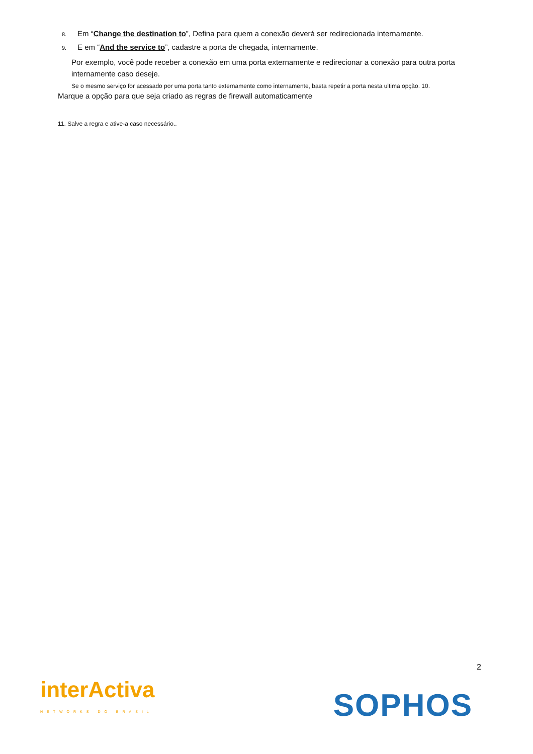8. Em “Change the destination to”, Defina para quem a conexão deverá ser redirecionada internamente.
9. E em “And the service to”, cadastre a porta de chegada, internamente.
Por exemplo, você pode receber a conexão em uma porta externamente e redirecionar a conexão para outra porta internamente caso deseje.
Se o mesmo serviço for acessado por uma porta tanto externamente como internamente, basta repetir a porta nesta ultima opção. 10.
Marque a opção para que seja criado as regras de firewall automaticamente
11. Salve a regra e ative-a caso necessário..
2
interActiva
NETWORKS DO BRASIL
SOPHOS